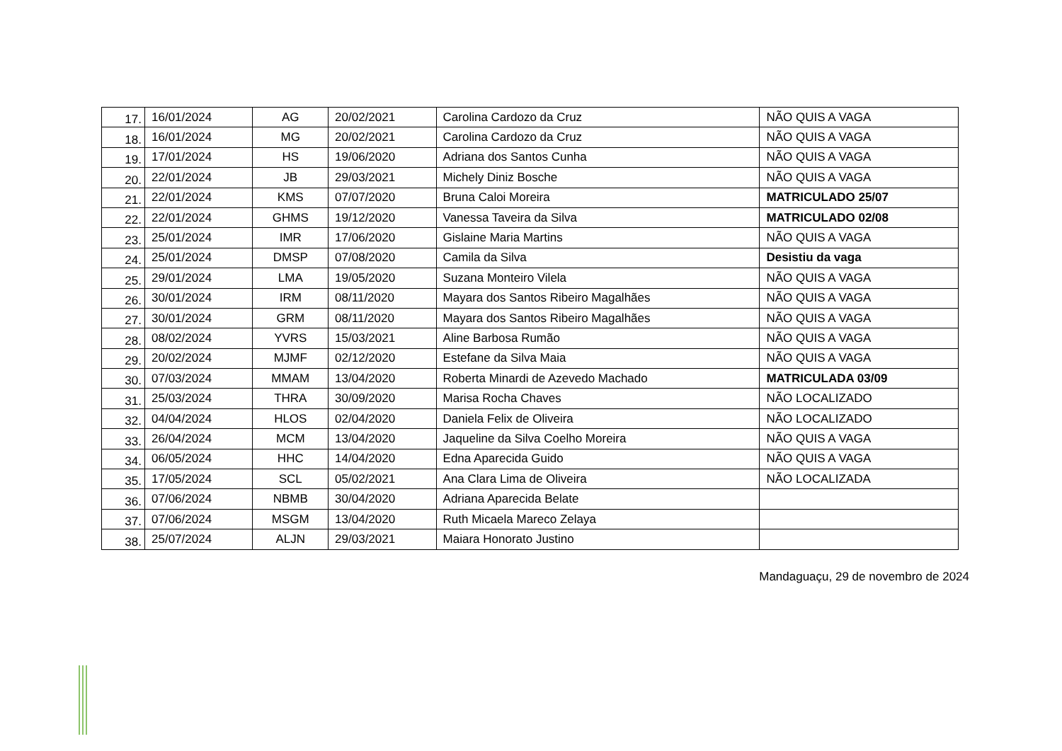| 17. | 16/01/2024 | AG | 20/02/2021 | Carolina Cardozo da Cruz | NÃO QUIS A VAGA |
| 18. | 16/01/2024 | MG | 20/02/2021 | Carolina Cardozo da Cruz | NÃO QUIS A VAGA |
| 19. | 17/01/2024 | HS | 19/06/2020 | Adriana dos Santos Cunha | NÃO QUIS A VAGA |
| 20. | 22/01/2024 | JB | 29/03/2021 | Michely Diniz Bosche | NÃO QUIS A VAGA |
| 21. | 22/01/2024 | KMS | 07/07/2020 | Bruna Caloi Moreira | MATRICULADO 25/07 |
| 22. | 22/01/2024 | GHMS | 19/12/2020 | Vanessa Taveira da Silva | MATRICULADO 02/08 |
| 23. | 25/01/2024 | IMR | 17/06/2020 | Gislaine Maria Martins | NÃO QUIS A VAGA |
| 24. | 25/01/2024 | DMSP | 07/08/2020 | Camila da Silva | Desistiu da vaga |
| 25. | 29/01/2024 | LMA | 19/05/2020 | Suzana Monteiro Vilela | NÃO QUIS A VAGA |
| 26. | 30/01/2024 | IRM | 08/11/2020 | Mayara dos Santos Ribeiro Magalhães | NÃO QUIS A VAGA |
| 27. | 30/01/2024 | GRM | 08/11/2020 | Mayara dos Santos Ribeiro Magalhães | NÃO QUIS A VAGA |
| 28. | 08/02/2024 | YVRS | 15/03/2021 | Aline Barbosa Rumão | NÃO QUIS A VAGA |
| 29. | 20/02/2024 | MJMF | 02/12/2020 | Estefane da Silva Maia | NÃO QUIS A VAGA |
| 30. | 07/03/2024 | MMAM | 13/04/2020 | Roberta Minardi de Azevedo Machado | MATRICULADA 03/09 |
| 31. | 25/03/2024 | THRA | 30/09/2020 | Marisa Rocha Chaves | NÃO LOCALIZADO |
| 32. | 04/04/2024 | HLOS | 02/04/2020 | Daniela Felix de Oliveira | NÃO LOCALIZADO |
| 33. | 26/04/2024 | MCM | 13/04/2020 | Jaqueline da Silva Coelho Moreira | NÃO QUIS A VAGA |
| 34. | 06/05/2024 | HHC | 14/04/2020 | Edna Aparecida Guido | NÃO QUIS A VAGA |
| 35. | 17/05/2024 | SCL | 05/02/2021 | Ana Clara Lima de Oliveira | NÃO LOCALIZADA |
| 36. | 07/06/2024 | NBMB | 30/04/2020 | Adriana Aparecida Belate | |
| 37. | 07/06/2024 | MSGM | 13/04/2020 | Ruth Micaela Mareco Zelaya | |
| 38. | 25/07/2024 | ALJN | 29/03/2021 | Maiara Honorato Justino | |
Mandaguaçu, 29 de novembro de 2024